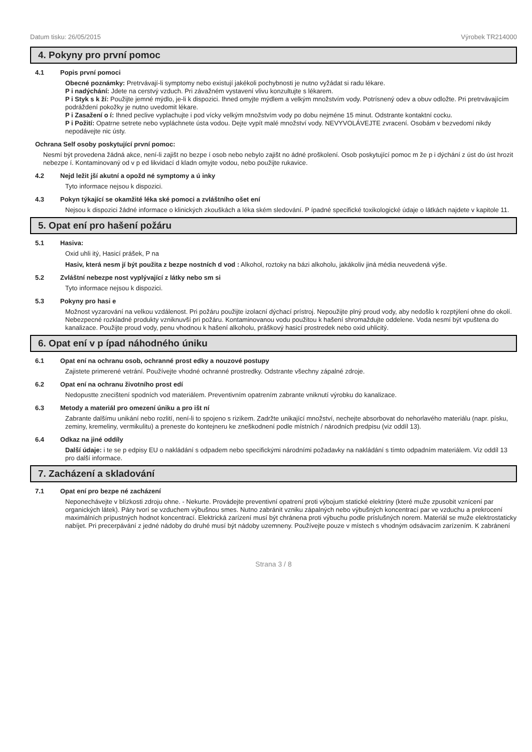Datum tisku: 26/05/2015 Výrobek TR214000
4. Pokyny pro první pomoc
4.1 Popis první pomoci
Obecné poznámky: Pretrvávají-li symptomy nebo existují jakékoli pochybnosti je nutno vyžádat si radu lékare.
P i nadýchání: Jdete na cerstvý vzduch. Pri závažném vystavení vlivu konzultujte s lékarem.
P i Styk s k ží: Použijte jemné mýdlo, je-li k dispozici. Ihned omyjte mýdlem a velkým množstvím vody. Potrísnený odev a obuv odložte. Pri pretrvávajícím podráždení pokožky je nutno uvedomit lékare.
P i Zasažení o í: Ihned peclive vyplachujte i pod vícky velkým množstvím vody po dobu nejméne 15 minut. Odstrante kontaktní cocku.
P i Požití: Opatrne setrete nebo vypláchnete ústa vodou. Dejte vypít malé množství vody. NEVYVOLÁVEJTE zvracení. Osobám v bezvedomí nikdy nepodávejte nic ústy.
Ochrana Self osoby poskytující první pomoc:
Nesmí být provedena žádná akce, není-li zajišt no bezpe í osob nebo nebylo zajišt no ádné proškolení. Osob poskytující pomoc m že p i dýchání z úst do úst hrozit nebezpe í. Kontaminovaný od v p ed likvidací d kladn omyjte vodou, nebo použijte rukavice.
4.2 Nejd ležit jší akutní a opožd né symptomy a ú inky
Tyto informace nejsou k dispozici.
4.3 Pokyn týkající se okamžité léka ské pomoci a zvláštního ošet ení
Nejsou k dispozici žádné informace o klinických zkouškách a léka ském sledování. P ípadné specifické toxikologické údaje o látkách najdete v kapitole 11.
5. Opat ení pro hašení požáru
5.1 Hasiva:
Oxid uhli itý, Hasicí prášek, P na
Hasiv, která nesm jí být použita z bezpe nostních d vod : Alkohol, roztoky na bázi alkoholu, jakákoliv jiná média neuvedená výše.
5.2 Zvláštní nebezpe nost vyplývající z látky nebo sm si
Tyto informace nejsou k dispozici.
5.3 Pokyny pro hasi e
Možnost vyzarování na velkou vzdálenost. Pri požáru použijte izolacní dýchací prístroj. Nepoužijte plný proud vody, aby nedošlo k rozptýlení ohne do okolí. Nebezpecné rozkladné produkty vzniknuvší pri požáru. Kontaminovanou vodu použitou k hašení shromaždujte oddelene. Voda nesmí být vpuštena do kanalizace. Použijte proud vody, penu vhodnou k hašení alkoholu, práškový hasicí prostredek nebo oxid uhlicitý.
6. Opat ení v p ípad náhodného úniku
6.1 Opat ení na ochranu osob, ochranné prost edky a nouzové postupy
Zajistete primerené vetrání. Používejte vhodné ochranné prostredky. Odstrante všechny zápalné zdroje.
6.2 Opat ení na ochranu životního prost edí
Nedopustte znecištení spodních vod materiálem. Preventivním opatrením zabrante vniknutí výrobku do kanalizace.
6.3 Metody a materiál pro omezení úniku a pro išt ní
Zabrante dalšímu unikání nebo rozlití, není-li to spojeno s rizikem. Zadržte unikající množství, nechejte absorbovat do nehorlavého materiálu (napr. písku, zeminy, kremeliny, vermikulitu) a preneste do kontejneru ke zneškodnení podle místních / národních predpisu (viz oddíl 13).
6.4 Odkaz na jiné oddíly
Další údaje: i te se p edpisy EU o nakládání s odpadem nebo specifickými národními požadavky na nakládání s tímto odpadním materiálem. Viz oddíl 13 pro další informace.
7. Zacházení a skladování
7.1 Opat ení pro bezpe né zacházení
Neponechávejte v blízkosti zdroju ohne. - Nekurte. Provádejte preventivní opatrení proti výbojum statické elektriny (které muže zpusobit vznícení par organických látek). Páry tvorí se vzduchem výbušnou smes. Nutno zabránit vzniku zápalných nebo výbušných koncentrací par ve vzduchu a prekrocení maximálních prípustných hodnot koncentrací. Elektrická zarízení musí být chránena proti výbuchu podle príslušných norem. Materiál se muže elektrostaticky nabíjet. Pri precerpávání z jedné nádoby do druhé musí být nádoby uzemneny. Používejte pouze v místech s vhodným odsávacím zarízením. K zabránení
Strana 3 / 8